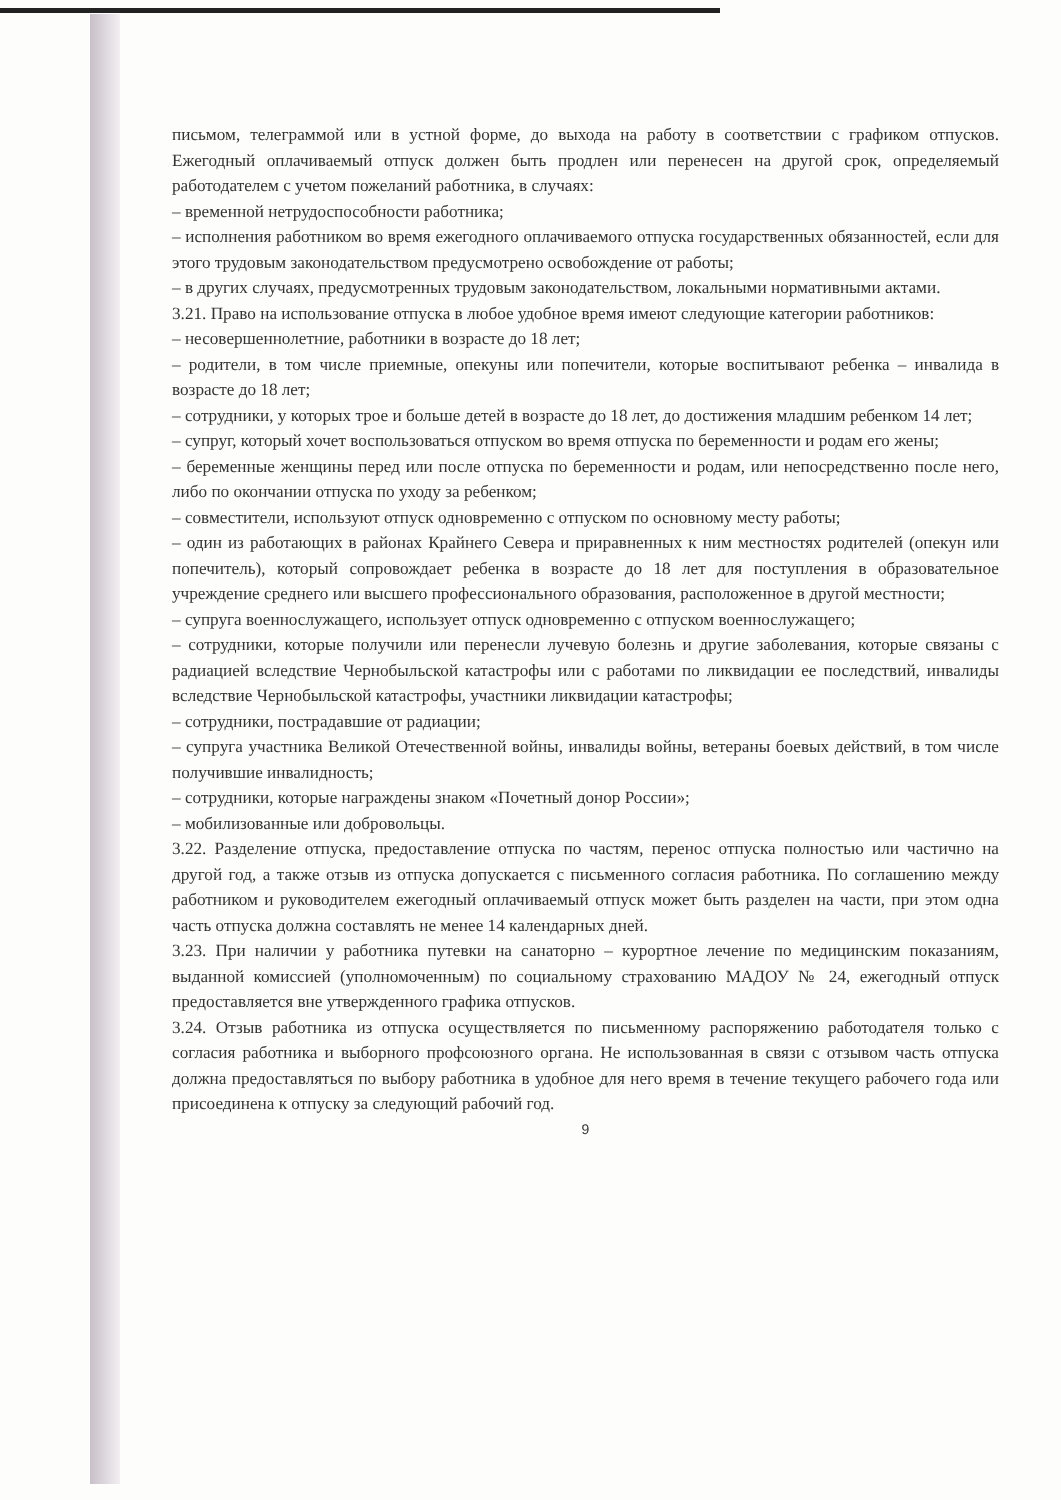письмом, телеграммой или в устной форме, до выхода на работу в соответствии с графиком отпусков. Ежегодный оплачиваемый отпуск должен быть продлен или перенесен на другой срок, определяемый работодателем с учетом пожеланий работника, в случаях:
– временной нетрудоспособности работника;
– исполнения работником во время ежегодного оплачиваемого отпуска государственных обязанностей, если для этого трудовым законодательством предусмотрено освобождение от работы;
– в других случаях, предусмотренных трудовым законодательством, локальными нормативными актами.
3.21. Право на использование отпуска в любое удобное время имеют следующие категории работников:
– несовершеннолетние, работники в возрасте до 18 лет;
– родители, в том числе приемные, опекуны или попечители, которые воспитывают ребенка – инвалида в возрасте до 18 лет;
– сотрудники, у которых трое и больше детей в возрасте до 18 лет, до достижения младшим ребенком 14 лет;
– супруг, который хочет воспользоваться отпуском во время отпуска по беременности и родам его жены;
– беременные женщины перед или после отпуска по беременности и родам, или непосредственно после него, либо по окончании отпуска по уходу за ребенком;
– совместители, используют отпуск одновременно с отпуском по основному месту работы;
– один из работающих в районах Крайнего Севера и приравненных к ним местностях родителей (опекун или попечитель), который сопровождает ребенка в возрасте до 18 лет для поступления в образовательное учреждение среднего или высшего профессионального образования, расположенное в другой местности;
– супруга военнослужащего, использует отпуск одновременно с отпуском военнослужащего;
– сотрудники, которые получили или перенесли лучевую болезнь и другие заболевания, которые связаны с радиацией вследствие Чернобыльской катастрофы или с работами по ликвидации ее последствий, инвалиды вследствие Чернобыльской катастрофы, участники ликвидации катастрофы;
– сотрудники, пострадавшие от радиации;
– супруга участника Великой Отечественной войны, инвалиды войны, ветераны боевых действий, в том числе получившие инвалидность;
– сотрудники, которые награждены знаком «Почетный донор России»;
– мобилизованные или добровольцы.
3.22. Разделение отпуска, предоставление отпуска по частям, перенос отпуска полностью или частично на другой год, а также отзыв из отпуска допускается с письменного согласия работника. По соглашению между работником и руководителем ежегодный оплачиваемый отпуск может быть разделен на части, при этом одна часть отпуска должна составлять не менее 14 календарных дней.
3.23. При наличии у работника путевки на санаторно – курортное лечение по медицинским показаниям, выданной комиссией (уполномоченным) по социальному страхованию МАДОУ № 24, ежегодный отпуск предоставляется вне утвержденного графика отпусков.
3.24. Отзыв работника из отпуска осуществляется по письменному распоряжению работодателя только с согласия работника и выборного профсоюзного органа. Не использованная в связи с отзывом часть отпуска должна предоставляться по выбору работника в удобное для него время в течение текущего рабочего года или присоединена к отпуску за следующий рабочий год.
9